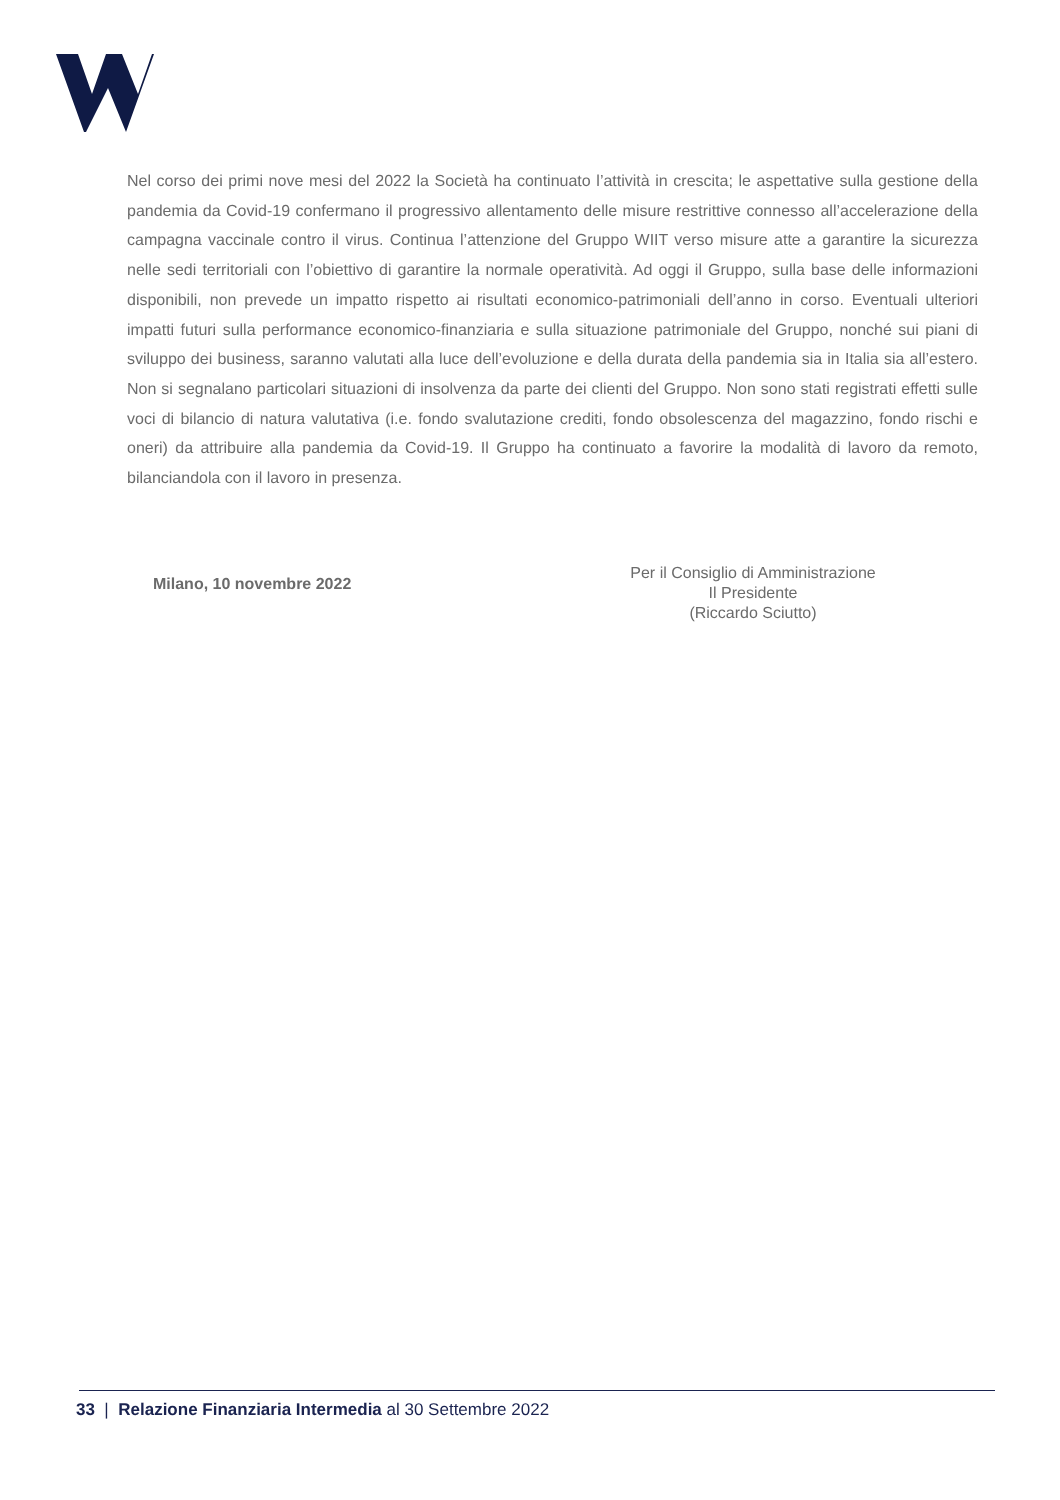Nel corso dei primi nove mesi del 2022 la Società ha continuato l’attività in crescita; le aspettative sulla gestione della pandemia da Covid-19 confermano il progressivo allentamento delle misure restrittive connesso all’accelerazione della campagna vaccinale contro il virus. Continua l’attenzione del Gruppo WIIT verso misure atte a garantire la sicurezza nelle sedi territoriali con l’obiettivo di garantire la normale operatività. Ad oggi il Gruppo, sulla base delle informazioni disponibili, non prevede un impatto rispetto ai risultati economico-patrimoniali dell’anno in corso. Eventuali ulteriori impatti futuri sulla performance economico-finanziaria e sulla situazione patrimoniale del Gruppo, nonché sui piani di sviluppo dei business, saranno valutati alla luce dell’evoluzione e della durata della pandemia sia in Italia sia all’estero. Non si segnalano particolari situazioni di insolvenza da parte dei clienti del Gruppo. Non sono stati registrati effetti sulle voci di bilancio di natura valutativa (i.e. fondo svalutazione crediti, fondo obsolescenza del magazzino, fondo rischi e oneri) da attribuire alla pandemia da Covid-19. Il Gruppo ha continuato a favorire la modalità di lavoro da remoto, bilanciandola con il lavoro in presenza.
Milano, 10 novembre 2022
Per il Consiglio di Amministrazione
Il Presidente
(Riccardo Sciutto)
33 | Relazione Finanziaria Intermedia al 30 Settembre 2022